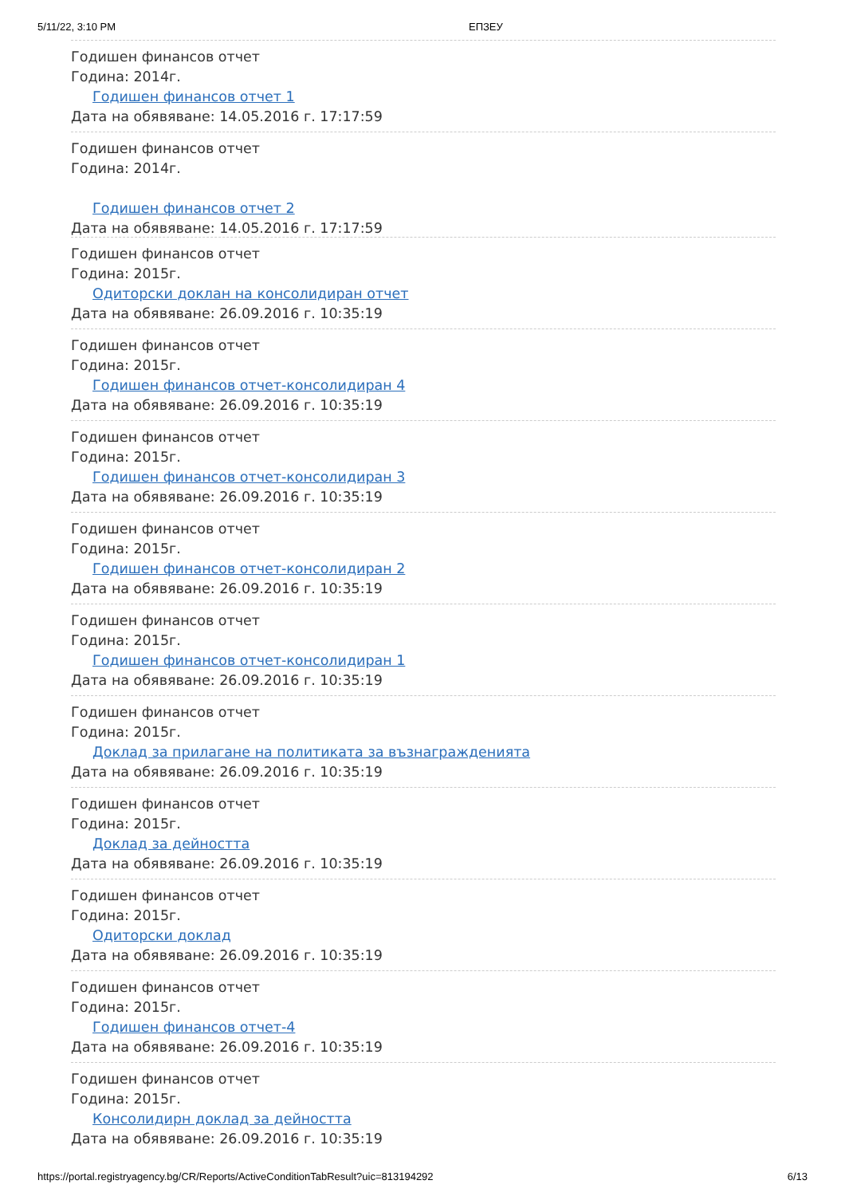5/11/22, 3:10 PM ЕПЗЕУ
Годишен финансов отчет
Година: 2014г.
Годишен финансов отчет 1
Дата на обявяване: 14.05.2016 г. 17:17:59
Годишен финансов отчет
Година: 2014г.
Годишен финансов отчет 2
Дата на обявяване: 14.05.2016 г. 17:17:59
Годишен финансов отчет
Година: 2015г.
Одиторски доклан на консолидиран отчет
Дата на обявяване: 26.09.2016 г. 10:35:19
Годишен финансов отчет
Година: 2015г.
Годишен финансов отчет-консолидиран 4
Дата на обявяване: 26.09.2016 г. 10:35:19
Годишен финансов отчет
Година: 2015г.
Годишен финансов отчет-консолидиран 3
Дата на обявяване: 26.09.2016 г. 10:35:19
Годишен финансов отчет
Година: 2015г.
Годишен финансов отчет-консолидиран 2
Дата на обявяване: 26.09.2016 г. 10:35:19
Годишен финансов отчет
Година: 2015г.
Годишен финансов отчет-консолидиран 1
Дата на обявяване: 26.09.2016 г. 10:35:19
Годишен финансов отчет
Година: 2015г.
Доклад за прилагане на политиката за възнагражденията
Дата на обявяване: 26.09.2016 г. 10:35:19
Годишен финансов отчет
Година: 2015г.
Доклад за дейността
Дата на обявяване: 26.09.2016 г. 10:35:19
Годишен финансов отчет
Година: 2015г.
Одиторски доклад
Дата на обявяване: 26.09.2016 г. 10:35:19
Годишен финансов отчет
Година: 2015г.
Годишен финансов отчет-4
Дата на обявяване: 26.09.2016 г. 10:35:19
Годишен финансов отчет
Година: 2015г.
Консолидирн доклад за дейността
Дата на обявяване: 26.09.2016 г. 10:35:19
https://portal.registryagency.bg/CR/Reports/ActiveConditionTabResult?uic=813194292 6/13